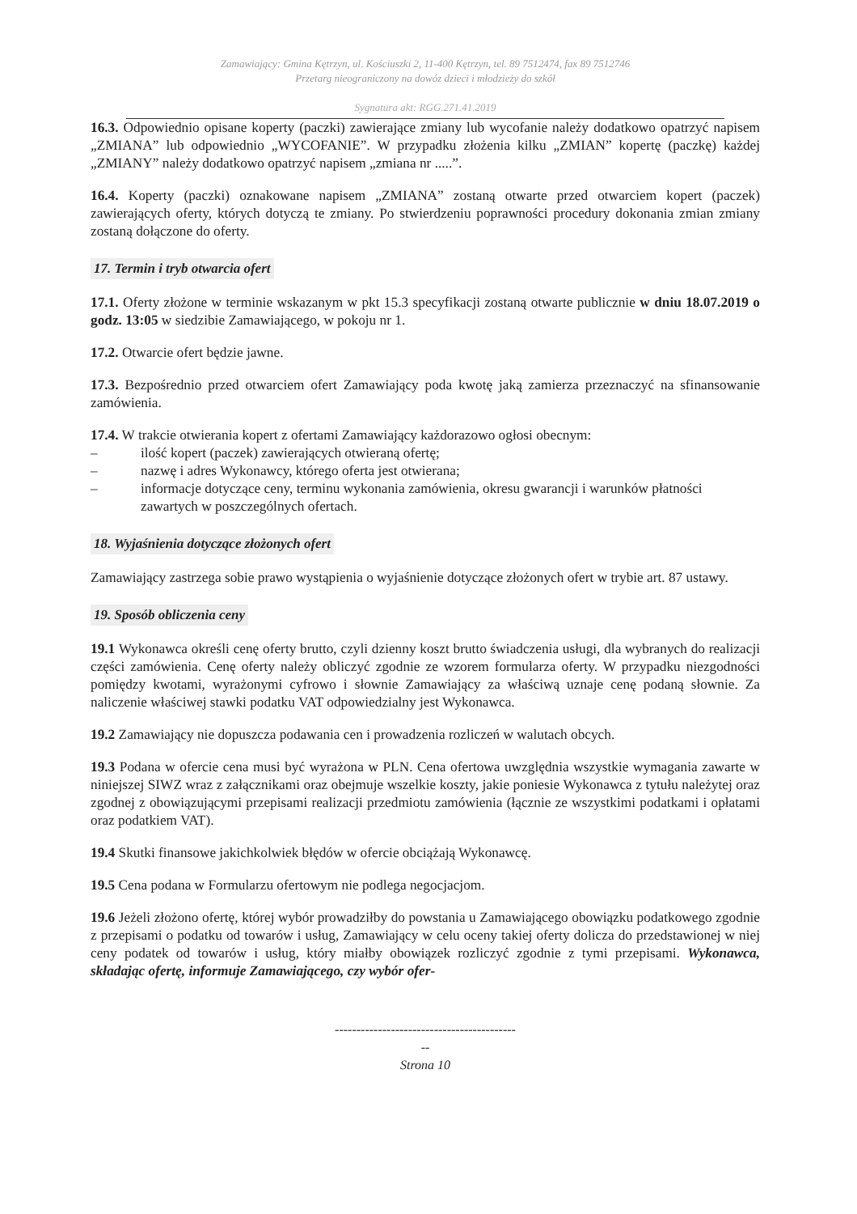Zamawiający: Gmina Kętrzyn, ul. Kościuszki 2, 11-400 Kętrzyn, tel. 89 7512474, fax 89 7512746
Przetarg nieograniczony na dowóz dzieci i młodzieży do szkół
Sygnatura akt: RGG.271.41.2019
16.3. Odpowiednio opisane koperty (paczki) zawierające zmiany lub wycofanie należy dodatkowo opatrzyć napisem „ZMIANA” lub odpowiednio „WYCOFANIE”. W przypadku złożenia kilku „ZMIAN” kopertę (paczkę) każdej „ZMIANY” należy dodatkowo opatrzyć napisem „zmiana nr .....”.
16.4. Koperty (paczki) oznakowane napisem „ZMIANA” zostaną otwarte przed otwarciem kopert (paczek) zawierających oferty, których dotyczą te zmiany. Po stwierdzeniu poprawności procedury dokonania zmian zmiany zostaną dołączone do oferty.
17. Termin i tryb otwarcia ofert
17.1. Oferty złożone w terminie wskazanym w pkt 15.3 specyfikacji zostaną otwarte publicznie w dniu 18.07.2019 o godz. 13:05 w siedzibie Zamawiającego, w pokoju nr 1.
17.2. Otwarcie ofert będzie jawne.
17.3. Bezpośrednio przed otwarciem ofert Zamawiający poda kwotę jaką zamierza przeznaczyć na sfinansowanie zamówienia.
17.4. W trakcie otwierania kopert z ofertami Zamawiający każdorazowo ogłosi obecnym:
– ilość kopert (paczek) zawierających otwieraną ofertę;
– nazwę i adres Wykonawcy, którego oferta jest otwierana;
– informacje dotyczące ceny, terminu wykonania zamówienia, okresu gwarancji i warunków płatności zawartych w poszczególnych ofertach.
18. Wyjaśnienia dotyczące złożonych ofert
Zamawiający zastrzega sobie prawo wystąpienia o wyjaśnienie dotyczące złożonych ofert w trybie art. 87 ustawy.
19. Sposób obliczenia ceny
19.1 Wykonawca określi cenę oferty brutto, czyli dzienny koszt brutto świadczenia usługi, dla wybranych do realizacji części zamówienia. Cenę oferty należy obliczyć zgodnie ze wzorem formularza oferty. W przypadku niezgodności pomiędzy kwotami, wyrażonymi cyfrowo i słownie Zamawiający za właściwą uznaje cenę podaną słownie. Za naliczenie właściwej stawki podatku VAT odpowiedzialny jest Wykonawca.
19.2 Zamawiający nie dopuszcza podawania cen i prowadzenia rozliczeń w walutach obcych.
19.3 Podana w ofercie cena musi być wyrażona w PLN. Cena ofertowa uwzględnia wszystkie wymagania zawarte w niniejszej SIWZ wraz z załącznikami oraz obejmuje wszelkie koszty, jakie poniesie Wykonawca z tytułu należytej oraz zgodnej z obowiązującymi przepisami realizacji przedmiotu zamówienia (łącznie ze wszystkimi podatkami i opłatami oraz podatkiem VAT).
19.4 Skutki finansowe jakichkolwiek błędów w ofercie obciążają Wykonawcę.
19.5 Cena podana w Formularzu ofertowym nie podlega negocjacjom.
19.6 Jeżeli złożono ofertę, której wybór prowadziłby do powstania u Zamawiającego obowiązku podatkowego zgodnie z przepisami o podatku od towarów i usług, Zamawiający w celu oceny takiej oferty dolicza do przedstawionej w niej ceny podatek od towarów i usług, który miałby obowiązek rozliczyć zgodnie z tymi przepisami. Wykonawca, składając ofertę, informuje Zamawiającego, czy wybór ofer-
------------------------------------------
--
Strona 10